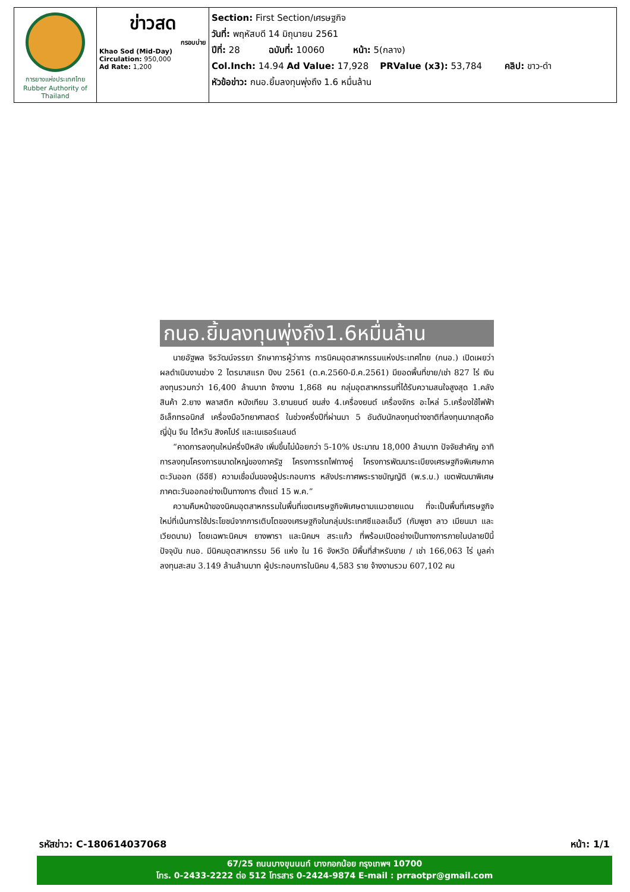| การยางแห่งประเทศไทย Rubber Authority of Thailand | ข่าวสด กรอบบ่าย Khao Sod (Mid-Day) Circulation: 950,000 Ad Rate: 1,200 | Section: First Section/เศรษฐกิจ วันที่: พฤหัสบดี 14 มิถุนายน 2561 ปีที่: 28 ฉบับที่: 10060 หน้า: 5(กลาง) Col.Inch: 14.94 Ad Value: 17,928 PRValue (x3): 53,784 คลิป: ขาว-ดำ หัวข้อข่าว: กนอ.ยิ้มลงทุนพุ่งถึง 1.6 หมื่นล้าน |
กนอ.ยิ้มลงทุนพุ่งถึง1.6หมื่นล้าน
นายอัฐพล จิรวัฒน์จรรยา รักษาการผู้ว่าการ การนิคมอุตสาหกรรมแห่งประเทศไทย (กนอ.) เปิดเผยว่า ผลดำเนินงานช่วง 2 ไตรมาสแรก ปีงบ 2561 (ต.ค.2560-มี.ค.2561) มียอดพื้นที่ขาย/เช่า 827 ไร่ เงินลงทุนรวมกว่า 16,400 ล้านบาท จ้างงาน 1,868 คน กลุ่มอุตสาหกรรมที่ได้รับความสนใจสูงสุด 1.คลังสินค้า 2.ยาง พลาสติก หนังเทียม 3.ยานยนต์ ขนส่ง 4.เครื่องยนต์ เครื่องจักร อะไหล่ 5.เครื่องใช้ไฟฟ้า อิเล็กทรอนิกส์ เครื่องมือวิทยาศาสตร์ ในช่วงครึ่งปีที่ผ่านมา 5 อันดับนักลงทุนต่างชาติที่ลงทุนมากสุดคือ ญี่ปุ่น จีน ไต้หวัน สิงคโปร์ และเนเธอร์แลนด์
“คาดการลงทุนใหม่ครึ่งปีหลัง เพิ่มขึ้นไม่น้อยกว่า 5-10% ประมาณ 18,000 ล้านบาท ปัจจัยสำคัญ อาทิ การลงทุนโครงการขนาดใหญ่ของภาครัฐ โครงการรถไฟทางคู่ โครงการพัฒนาระเบียงเศรษฐกิจพิเศษภาคตะวันออก (อีอีซี) ความเชื่อมั่นของผู้ประกอบการ หลังประกาศพระราชบัญญัติ (พ.ร.บ.) เขตพัฒนาพิเศษภาคตะวันออกอย่างเป็นทางการ ตั้งแต่ 15 พ.ค.”
ความคืบหน้าของนิคมอุตสาหกรรมในพื้นที่เขตเศรษฐกิจพิเศษตามแนวชายแดน ที่จะเป็นพื้นที่เศรษฐกิจใหม่ที่เน้นการใช้ประโยชน์จากการเติบโตของเศรษฐกิจในกลุ่มประเทศซีแอลเอ็มวี (กัมพูชา ลาว เมียนมา และเวียดนาม) โดยเฉพาะนิคมฯ ยางพารา และนิคมฯ สระแก้ว ที่พร้อมเปิดอย่างเป็นทางการภายในปลายปีนี้ ปัจจุบัน กนอ. มีนิคมอุตสาหกรรม 56 แห่ง ใน 16 จังหวัด มีพื้นที่สำหรับขาย / เช่า 166,063 ไร่ มูลค่าลงทุนสะสม 3.149 ล้านล้านบาท ผู้ประกอบการในนิคม 4,583 ราย จ้างงานรวม 607,102 คน
รหัสข่าว: C-180614037068 หน้า: 1/1
67/25 ถนนบางขุนนนท์ บางกอกน้อย กรุงเทพฯ 10700
โทร. 0-2433-2222 ต่อ 512 โทรสาร 0-2424-9874 E-mail : prraotpr@gmail.com